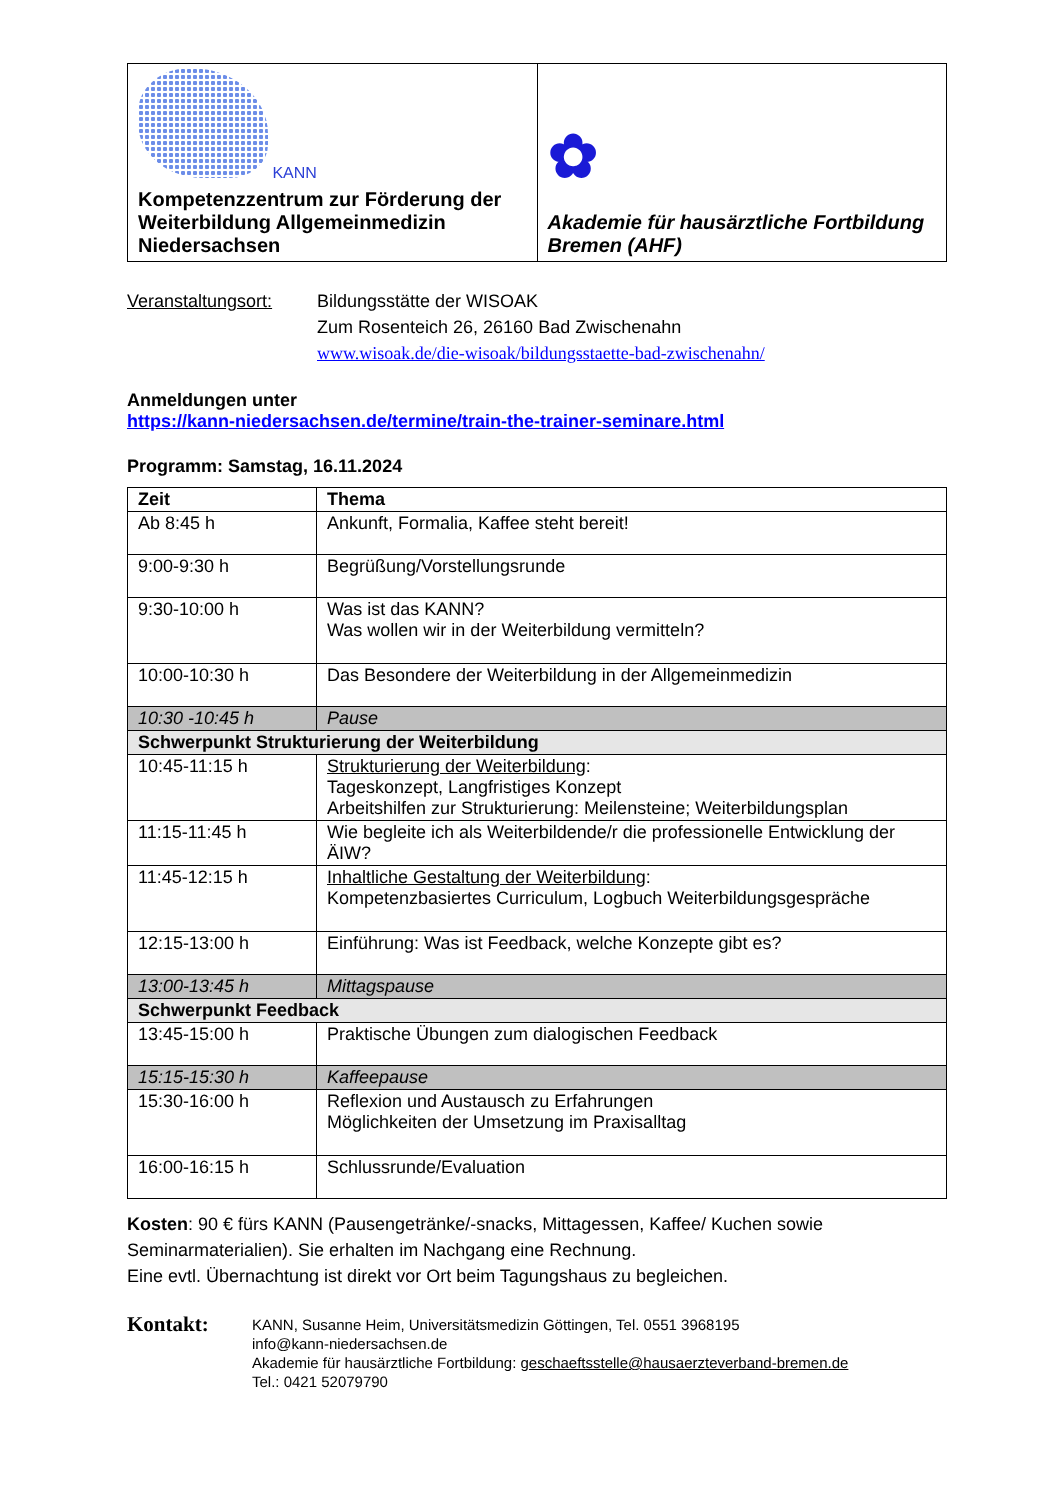| KANN Kompetenzzentrum zur Förderung der Weiterbildung Allgemeinmedizin Niedersachsen | ✿ Akademie für hausärztliche Fortbildung Bremen (AHF) |
Veranstaltungsort:
Bildungsstätte der WISOAK
Zum Rosenteich 26, 26160 Bad Zwischenahn
www.wisoak.de/die-wisoak/bildungsstaette-bad-zwischenahn/
Anmeldungen unter
https://kann-niedersachsen.de/termine/train-the-trainer-seminare.html
Programm: Samstag, 16.11.2024
| Zeit | Thema |
| --- | --- |
| Ab 8:45 h | Ankunft, Formalia, Kaffee steht bereit! |
| 9:00-9:30 h | Begrüßung/Vorstellungsrunde |
| 9:30-10:00 h | Was ist das KANN? Was wollen wir in der Weiterbildung vermitteln? |
| 10:00-10:30 h | Das Besondere der Weiterbildung in der Allgemeinmedizin |
| 10:30 -10:45 h | Pause |
| Schwerpunkt Strukturierung der Weiterbildung | |
| 10:45-11:15 h | Strukturierung der Weiterbildung : Tageskonzept, Langfristiges Konzept Arbeitshilfen zur Strukturierung: Meilensteine; Weiterbildungsplan |
| 11:15-11:45 h | Wie begleite ich als Weiterbildende/r die professionelle Entwicklung der ÄIW? |
| 11:45-12:15 h | Inhaltliche Gestaltung der Weiterbildung : Kompetenzbasiertes Curriculum, Logbuch Weiterbildungsgespräche |
| 12:15-13:00 h | Einführung: Was ist Feedback, welche Konzepte gibt es? |
| 13:00-13:45 h | Mittagspause |
| Schwerpunkt Feedback | |
| 13:45-15:00 h | Praktische Übungen zum dialogischen Feedback |
| 15:15-15:30 h | Kaffeepause |
| 15:30-16:00 h | Reflexion und Austausch zu Erfahrungen Möglichkeiten der Umsetzung im Praxisalltag |
| 16:00-16:15 h | Schlussrunde/Evaluation |
Kosten: 90 € fürs KANN (Pausengetränke/-snacks, Mittagessen, Kaffee/ Kuchen sowie Seminarmaterialien). Sie erhalten im Nachgang eine Rechnung.
Eine evtl. Übernachtung ist direkt vor Ort beim Tagungshaus zu begleichen.
Kontakt:
KANN, Susanne Heim, Universitätsmedizin Göttingen, Tel. 0551 3968195
info@kann-niedersachsen.de
Akademie für hausärztliche Fortbildung: geschaeftsstelle@hausaerzteverband-bremen.de
Tel.: 0421 52079790